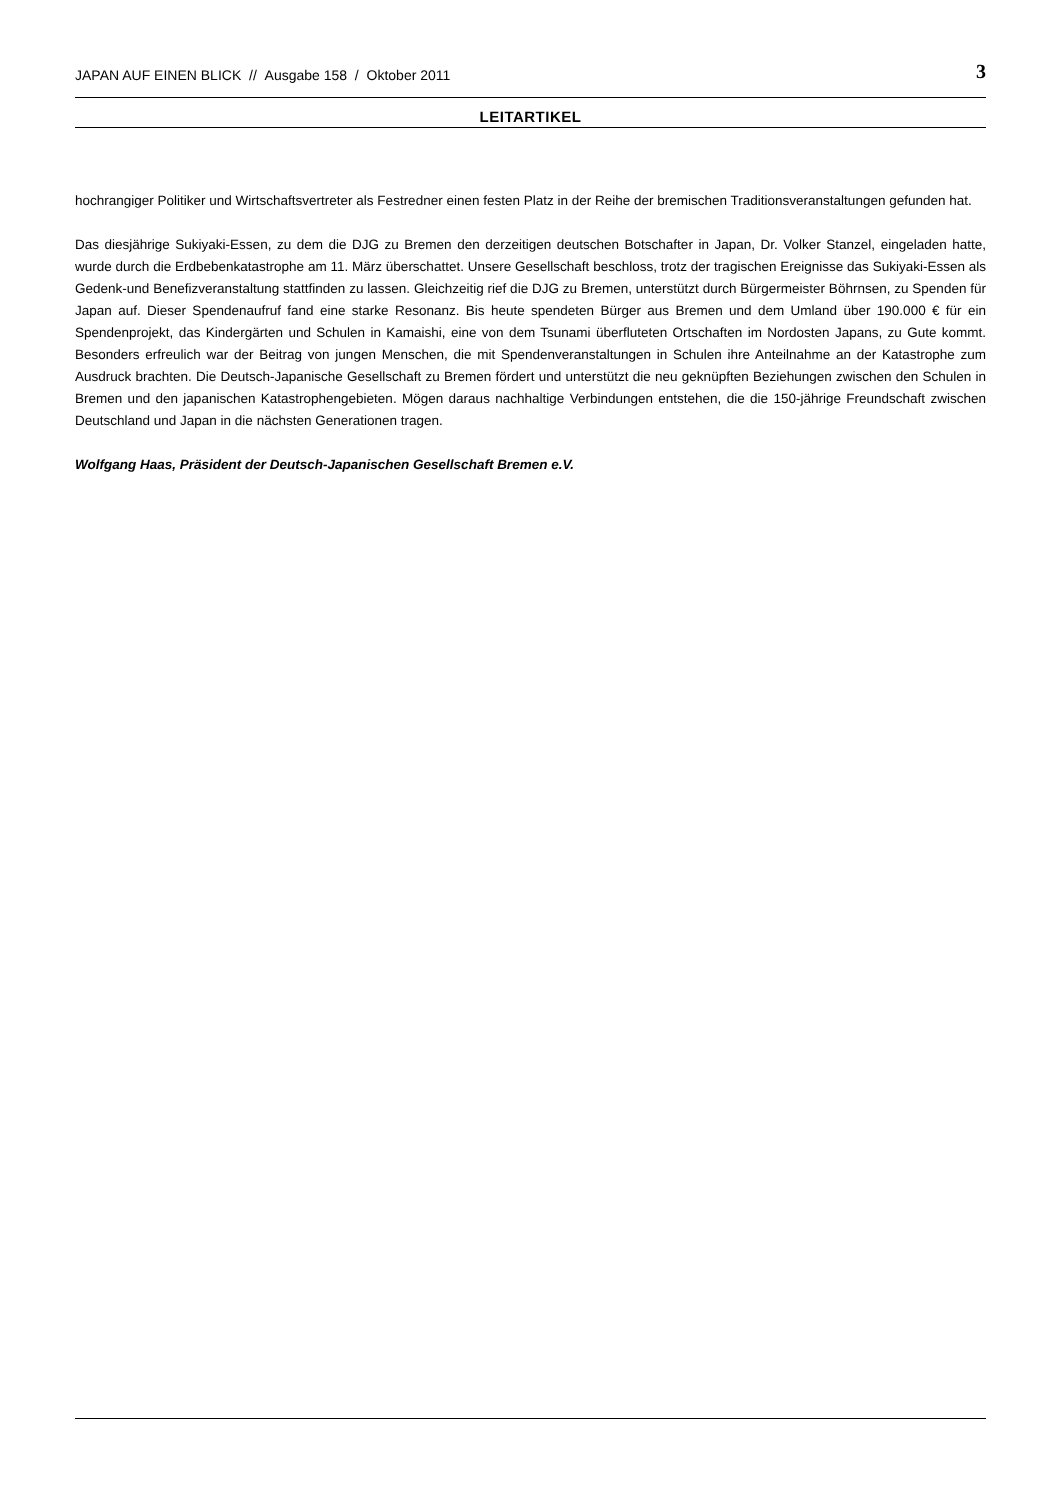JAPAN AUF EINEN BLICK // Ausgabe 158 / Oktober 2011 3
LEITARTIKEL
hochrangiger Politiker und Wirtschaftsvertreter als Festredner einen festen Platz in der Reihe der bremischen Traditionsveranstaltungen gefunden hat.
Das diesjährige Sukiyaki-Essen, zu dem die DJG zu Bremen den derzeitigen deutschen Botschafter in Japan, Dr. Volker Stanzel, eingeladen hatte, wurde durch die Erdbebenkatastrophe am 11. März überschattet. Unsere Gesellschaft beschloss, trotz der tragischen Ereignisse das Sukiyaki-Essen als Gedenk-und Benefizveranstaltung stattfinden zu lassen. Gleichzeitig rief die DJG zu Bremen, unterstützt durch Bürgermeister Böhrnsen, zu Spenden für Japan auf. Dieser Spendenaufruf fand eine starke Resonanz. Bis heute spendeten Bürger aus Bremen und dem Umland über 190.000 € für ein Spendenprojekt, das Kindergärten und Schulen in Kamaishi, eine von dem Tsunami überfluteten Ortschaften im Nordosten Japans, zu Gute kommt. Besonders erfreulich war der Beitrag von jungen Menschen, die mit Spendenveranstaltungen in Schulen ihre Anteilnahme an der Katastrophe zum Ausdruck brachten. Die Deutsch-Japanische Gesellschaft zu Bremen fördert und unterstützt die neu geknüpften Beziehungen zwischen den Schulen in Bremen und den japanischen Katastrophengebieten. Mögen daraus nachhaltige Verbindungen entstehen, die die 150-jährige Freundschaft zwischen Deutschland und Japan in die nächsten Generationen tragen.
Wolfgang Haas, Präsident der Deutsch-Japanischen Gesellschaft Bremen e.V.